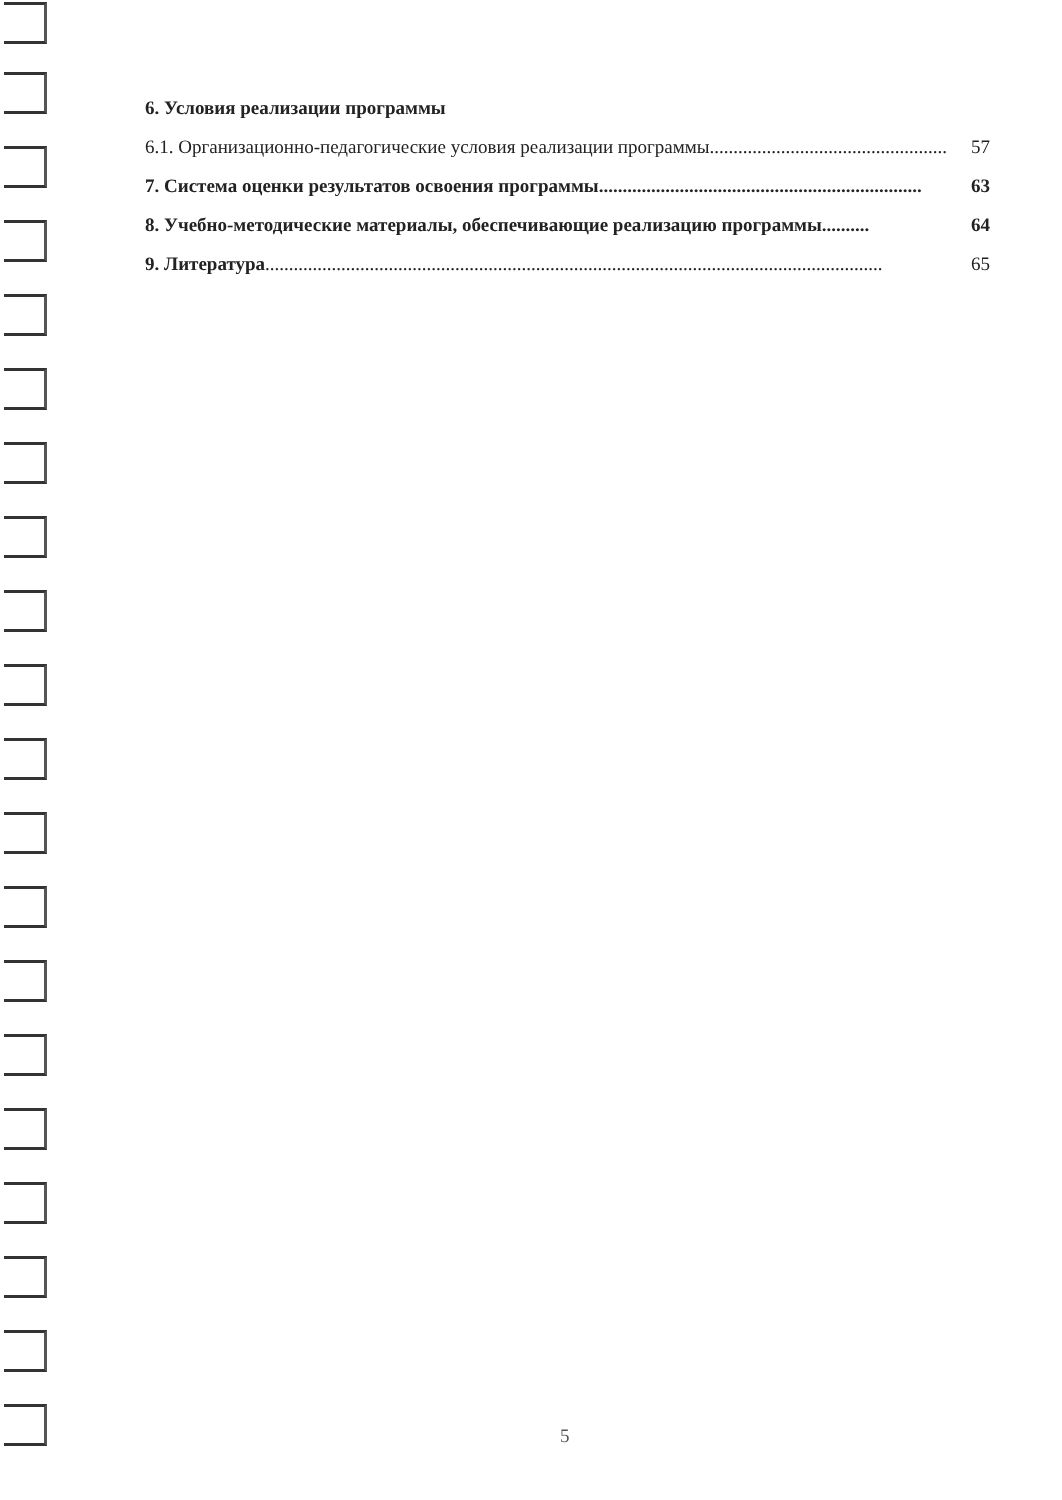6. Условия реализации программы
6.1. Организационно-педагогические условия реализации программы.................................................. 57
7. Система оценки результатов освоения программы.................................................................... 63
8. Учебно-методические материалы, обеспечивающие реализацию программы.......... 64
9. Литература .................................................................................................................................. 65
5